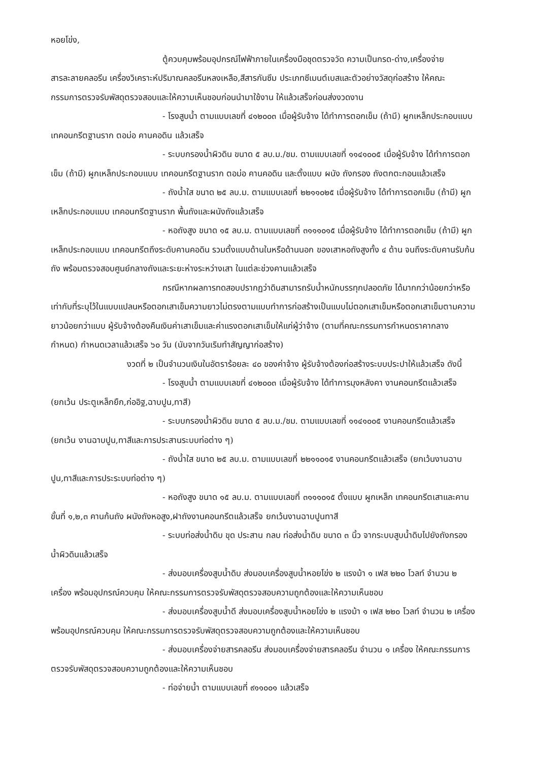หอยโข่ง,
ตู้ควบคุมพร้อมอุปกรณ์ไฟฟ้าภายในเครื่องมือชุดตรวจวัด ความเป็นกรด-ด่าง,เครื่องจ่ายสารละลายคลอรีน เครื่องวิเคราะห์ปริมาณคลอรีนหลงเหลือ,สีสารกันซึม ประเภทซีเมนต์เบสและตัวอย่างวัสดุก่อสร้าง ให้คณะกรรมการตรวจรับพัสดุตรวจสอบและให้ความเห็นชอบก่อนนำมาใช้งาน ให้แล้วเสร็จก่อนส่งงวดงาน
- โรงสูบน้ำ ตามแบบเลขที่ ๔๑๒๐๐๓ เมื่อผู้รับจ้าง ได้ทำการตอกเข็ม (ถ้ามี) ผูกเหล็กประกอบแบบเทคอนกรีตฐานราก ตอม่อ คานคอดิน แล้วเสร็จ
- ระบบกรองน้ำผิวดิน ขนาด ๕ ลบ.ม./ชม. ตามแบบเลขที่ ๑๑๔๑๐๐๕ เมื่อผู้รับจ้าง ได้ทำการตอกเข็ม (ถ้ามี) ผูกเหล็กประกอบแบบ เทคอนกรีตฐานราก ตอม่อ คานคอดิน และตั้งแบบ ผนัง ถังกรอง ถังตกตะกอนแล้วเสร็จ
- ถังน้ำใส ขนาด ๒๕ ลบ.ม. ตามแบบเลขที่ ๒๒๑๑๐๒๕ เมื่อผู้รับจ้าง ได้ทำการตอกเข็ม (ถ้ามี) ผูกเหล็กประกอบแบบ เทคอนกรีตฐานราก พื้นถังและผนังถังแล้วเสร็จ
- หอถังสูง ขนาด ๑๕ ลบ.ม. ตามแบบเลขที่ ๓๑๑๑๐๑๕ เมื่อผู้รับจ้าง ได้ทำการตอกเข็ม (ถ้ามี) ผูกเหล็กประกอบแบบ เทคอนกรีตถึงระดับคานคอดิน รวมตั้งแบบด้านในหรือด้านนอก ของเสาหอถังสูงทั้ง ๔ ด้าน จนถึงระดับคานรับก้นถัง พร้อมตรวจสอบศูนย์กลางถังและระยะห่างระหว่างเสา ในแต่ละช่วงคานแล้วเสร็จ
กรณีหากผลการทดสอบปรากฏว่าดินสามารถรับน้ำหนักบรรทุกปลอดภัย ได้มากกว่าน้อยกว่าหรือเท่ากับที่ระบุไว้ในแบบแปลนหรือตอกเสาเข็มความยาวไม่ตรงตามแบบทำการก่อสร้างเป็นแบบไม่ตอกเสาเข็มหรือตอกเสาเข็มตามความยาวน้อยกว่าแบบ ผู้รับจ้างต้องคืนเงินค่าเสาเข็มและค่าแรงตอกเสาเข็มให้แก่ผู้ว่าจ้าง (ตามที่คณะกรรมการกำหนดราคากลางกำหนด) กำหนดเวลาแล้วเสร็จ ๖๐ วัน (นับจากวันเริมทำสัญญาก่อสร้าง)
งวดที่ ๒ เป็นจำนวนเงินในอัตราร้อยละ ๔๐ ของค่าจ้าง ผู้รับจ้างต้องก่อสร้างระบบประปาให้แล้วเสร็จ ดังนี้
- โรงสูบน้ำ ตามแบบเลขที่ ๔๑๒๐๐๓ เมื่อผู้รับจ้าง ได้ทำการมุงหลังคา งานคอนกรีตแล้วเสร็จ (ยกเว้น ประตูเหล็กยืก,ก่ออิฐ,ฉาบปูน,ทาสี)
- ระบบกรองน้ำผิวดิน ขนาด ๕ ลบ.ม./ชม. ตามแบบเลขที่ ๑๑๔๑๐๐๕ งานคอนกรีตแล้วเสร็จ (ยกเว้น งานฉาบปูน,ทาสีและการประสานระบบท่อต่าง ๆ)
- ถังน้ำใส ขนาด ๒๕ ลบ.ม. ตามแบบเลขที่ ๒๒๑๑๐๑๕ งานคอนกรีตแล้วเสร็จ (ยกเว้นงานฉาบปูน,ทาสีและการประระบบท่อต่าง ๆ)
- หอถังสูง ขนาด ๑๕ ลบ.ม. ตามแบบเลขที่ ๓๑๑๑๐๑๕ ตั้งแบบ ผูกเหล็ก เทคอนกรีตเสาและคาน ขั้นที่ ๑,๒,๓ คานก้นถัง ผนังถังหอสูง,ฝาถังงานคอนกรีตแล้วเสร็จ ยกเว้นงานฉาบปูนทาสี
- ระบบท่อส่งน้ำดิบ ขุด ประสาน กลบ ท่อส่งน้ำดิบ ขนาด ๓ นิ้ว จากระบบสูบน้ำดิบไปยังถังกรองน้ำผิวดินแล้วเสร็จ
- ส่งมอบเครื่องสูบน้ำดิบ ส่งมอบเครื่องสูบน้ำหอยโข่ง ๒ แรงม้า ๑ เฟส ๒๒๐ โวลท์ จำนวน ๒ เครื่อง พร้อมอุปกรณ์ควบคุม ให้คณะกรรมการตรวจรับพัสดุตรวจสอบความถูกต้องและให้ความเห็นชอบ
- ส่งมอบเครื่องสูบน้ำดี ส่งมอบเครื่องสูบน้ำหอยโข่ง ๒ แรงม้า ๑ เฟส ๒๒๐ โวลท์ จำนวน ๒ เครื่อง พร้อมอุปกรณ์ควบคุม ให้คณะกรรมการตรวจรับพัสดุตรวจสอบความถูกต้องและให้ความเห็นชอบ
- ส่งมอบเครื่องจ่ายสารคลอรีน ส่งมอบเครื่องจ่ายสารคลอรีน จำนวน ๑ เครื่อง ให้คณะกรรมการตรวจรับพัสดุตรวจสอบความถูกต้องและให้ความเห็นชอบ
- ท่อจ่ายน้ำ ตามแบบเลขที่ ๙๑๑๐๐๑ แล้วเสร็จ